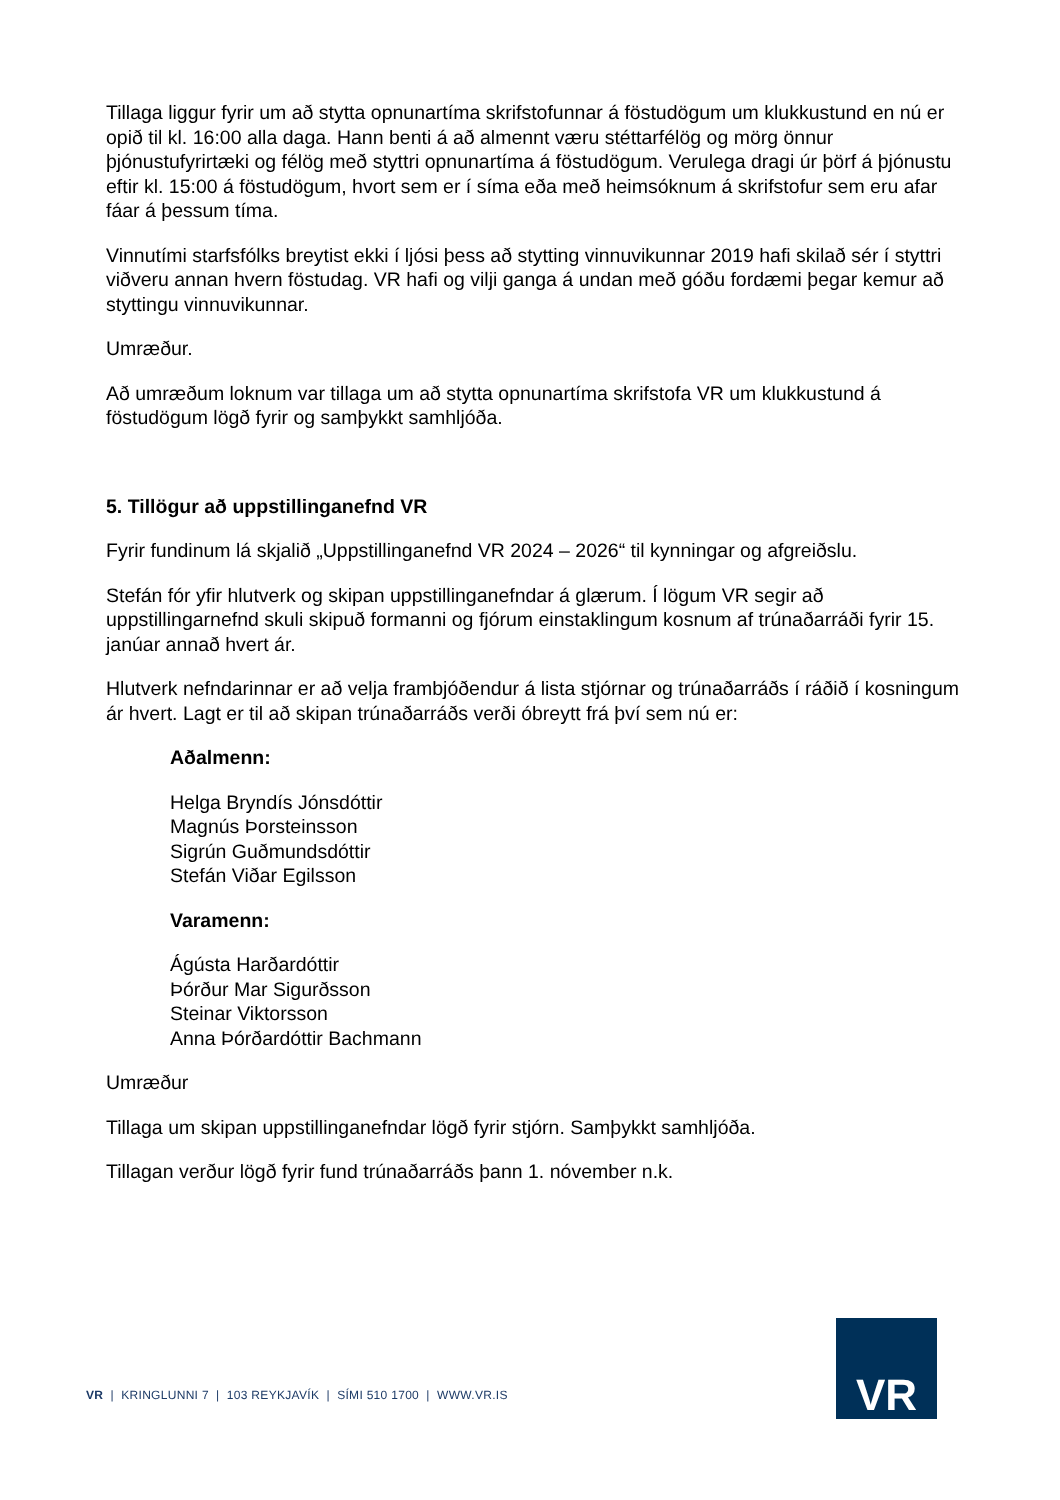Tillaga liggur fyrir um að stytta opnunartíma skrifstofunnar á föstudögum um klukkustund en nú er opið til kl. 16:00 alla daga. Hann benti á að almennt væru stéttarfélög og mörg önnur þjónustufyrirtæki og félög með styttri opnunartíma á föstudögum. Verulega dragi úr þörf á þjónustu eftir kl. 15:00 á föstudögum, hvort sem er í síma eða með heimsóknum á skrifstofur sem eru afar fáar á þessum tíma.
Vinnutími starfsfólks breytist ekki í ljósi þess að stytting vinnuvikunnar 2019 hafi skilað sér í styttri viðveru annan hvern föstudag. VR hafi og vilji ganga á undan með góðu fordæmi þegar kemur að styttingu vinnuvikunnar.
Umræður.
Að umræðum loknum var tillaga um að stytta opnunartíma skrifstofa VR um klukkustund á föstudögum lögð fyrir og samþykkt samhljóða.
5. Tillögur að uppstillinganefnd VR
Fyrir fundinum lá skjalið „Uppstillinganefnd VR 2024 – 2026“ til kynningar og afgreiðslu.
Stefán fór yfir hlutverk og skipan uppstillinganefndar á glærum. Í lögum VR segir að uppstillingarnefnd skuli skipuð formanni og fjórum einstaklingum kosnum af trúnaðarráði fyrir 15. janúar annað hvert ár.
Hlutverk nefndarinnar er að velja frambjóðendur á lista stjórnar og trúnaðarráðs í ráðið í kosningum ár hvert. Lagt er til að skipan trúnaðarráðs verði óbreytt frá því sem nú er:
Aðalmenn:
Helga Bryndís Jónsdóttir
Magnús Þorsteinsson
Sigrún Guðmundsdóttir
Stefán Viðar Egilsson
Varamenn:
Ágústa Harðardóttir
Þórður Mar Sigurðsson
Steinar Viktorsson
Anna Þórðardóttir Bachmann
Umræður
Tillaga um skipan uppstillinganefndar lögð fyrir stjórn. Samþykkt samhljóða.
Tillagan verður lögð fyrir fund trúnaðarráðs þann 1. nóvember n.k.
VR | KRINGLUNNI 7 | 103 REYKJAVÍK | SÍMI 510 1700 | WWW.VR.IS
VR